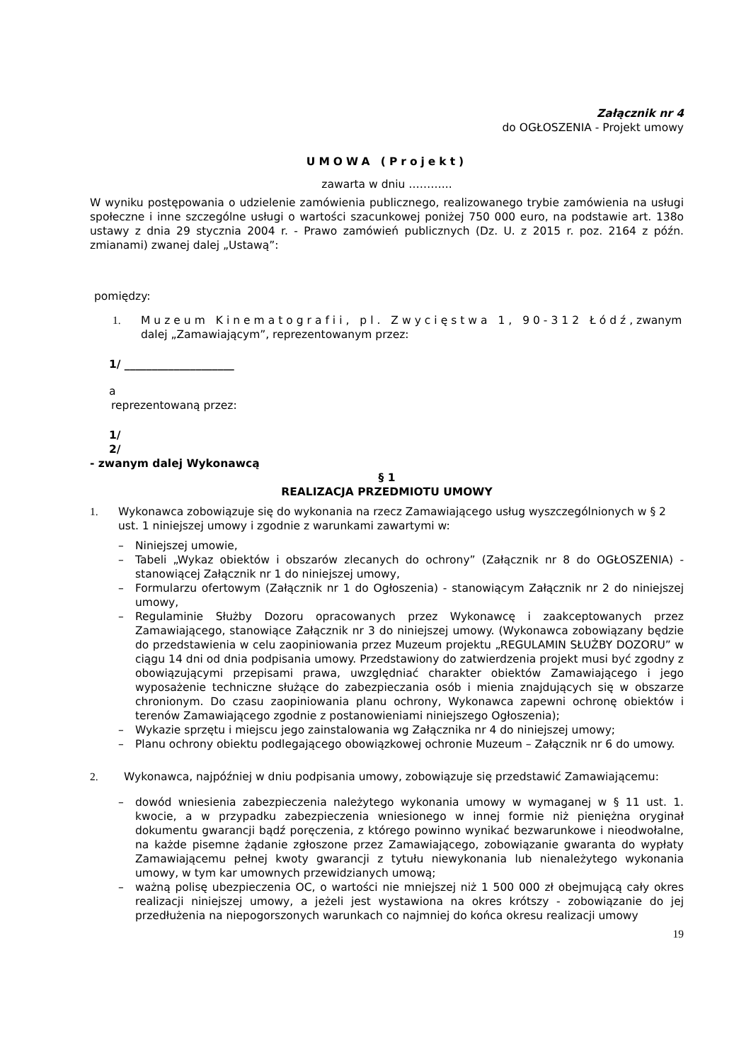Załącznik nr 4
do OGŁOSZENIA - Projekt umowy
UMOWA (Projekt)
zawarta w dniu ………...
W wyniku postępowania o udzielenie zamówienia publicznego, realizowanego trybie zamówienia na usługi społeczne i inne szczególne usługi o wartości szacunkowej poniżej 750 000 euro, na podstawie art. 138o ustawy z dnia 29 stycznia 2004 r. - Prawo zamówień publicznych (Dz. U. z 2015 r. poz. 2164 z późn. zmianami) zwanej dalej „Ustawą”:
pomiędzy:
1. Muzeum Kinematografii, pl. Zwycięstwa 1, 90-312 Łódź, zwanym dalej „Zamawiającym”, reprezentowanym przez:
1/ ____________________
a
reprezentowaną przez:
1/
2/
- zwanym dalej Wykonawcą
§ 1
REALIZACJA PRZEDMIOTU UMOWY
1. Wykonawca zobowiązuje się do wykonania na rzecz Zamawiającego usług wyszczególnionych w § 2 ust. 1 niniejszej umowy i zgodnie z warunkami zawartymi w:
– Niniejszej umowie,
– Tabeli „Wykaz obiektów i obszarów zlecanych do ochrony” (Załącznik nr 8 do OGŁOSZENIA) - stanowiącej Załącznik nr 1 do niniejszej umowy,
– Formularzu ofertowym (Załącznik nr 1 do Ogłoszenia) - stanowiącym Załącznik nr 2 do niniejszej umowy,
– Regulaminie Służby Dozoru opracowanych przez Wykonawcę i zaakceptowanych przez Zamawiającego, stanowiące Załącznik nr 3 do niniejszej umowy. (Wykonawca zobowiązany będzie do przedstawienia w celu zaopiniowania przez Muzeum projektu „REGULAMIN SŁUŻBY DOZORU” w ciągu 14 dni od dnia podpisania umowy. Przedstawiony do zatwierdzenia projekt musi być zgodny z obowiązującymi przepisami prawa, uwzględniać charakter obiektów Zamawiającego i jego wyposażenie techniczne służące do zabezpieczania osób i mienia znajdujących się w obszarze chronionym. Do czasu zaopiniowania planu ochrony, Wykonawca zapewni ochronę obiektów i terenów Zamawiającego zgodnie z postanowieniami niniejszego Ogłoszenia);
– Wykazie sprzętu i miejscu jego zainstalowania wg Załącznika nr 4 do niniejszej umowy;
– Planu ochrony obiektu podlegającego obowiązkowej ochronie Muzeum – Załącznik nr 6 do umowy.
2. Wykonawca, najpóźniej w dniu podpisania umowy, zobowiązuje się przedstawić Zamawiającemu:
– dowód wniesienia zabezpieczenia należytego wykonania umowy w wymaganej w § 11 ust. 1. kwocie, a w przypadku zabezpieczenia wniesionego w innej formie niż pieniężna oryginał dokumentu gwarancji bądź poręczenia, z którego powinno wynikać bezwarunkowe i nieodwołalne, na każde pisemne żądanie zgłoszone przez Zamawiającego, zobowiązanie gwaranta do wypłaty Zamawiającemu pełnej kwoty gwarancji z tytułu niewykonania lub nienależytego wykonania umowy, w tym kar umownych przewidzianych umową;
– ważną polisę ubezpieczenia OC, o wartości nie mniejszej niż 1 500 000 zł obejmującą cały okres realizacji niniejszej umowy, a jeżeli jest wystawiona na okres krótszy - zobowiązanie do jej przedłużenia na niepogorszonych warunkach co najmniej do końca okresu realizacji umowy
19